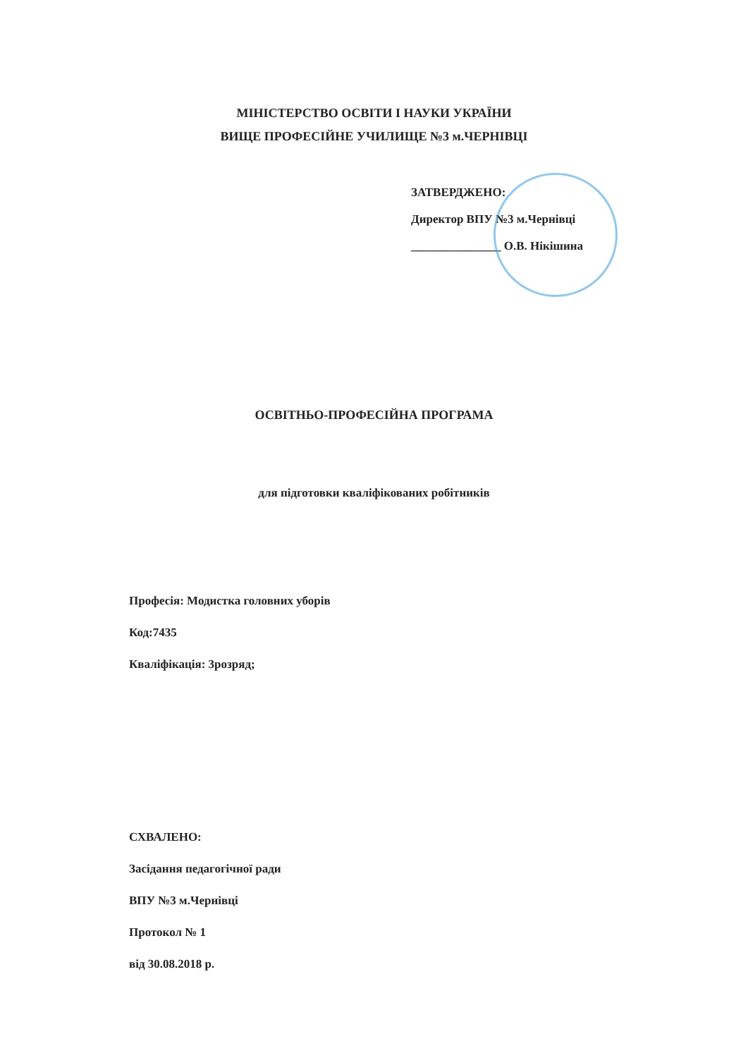МІНІСТЕРСТВО ОСВІТИ І НАУКИ УКРАЇНИ
ВИЩЕ ПРОФЕСІЙНЕ УЧИЛИЩЕ №3 м.ЧЕРНІВЦІ
ЗАТВЕРДЖЕНО:
Директор ВПУ №3 м.Чернівці
_______________ О.В. Нікішина
ОСВІТНЬО-ПРОФЕСІЙНА ПРОГРАМА
для підготовки кваліфікованих робітників
Професія: Модистка головних уборів
Код:7435
Кваліфікація: 3розряд;
СХВАЛЕНО:
Засідання педагогічної ради
ВПУ №3 м.Чернівці
Протокол № 1
від 30.08.2018 р.